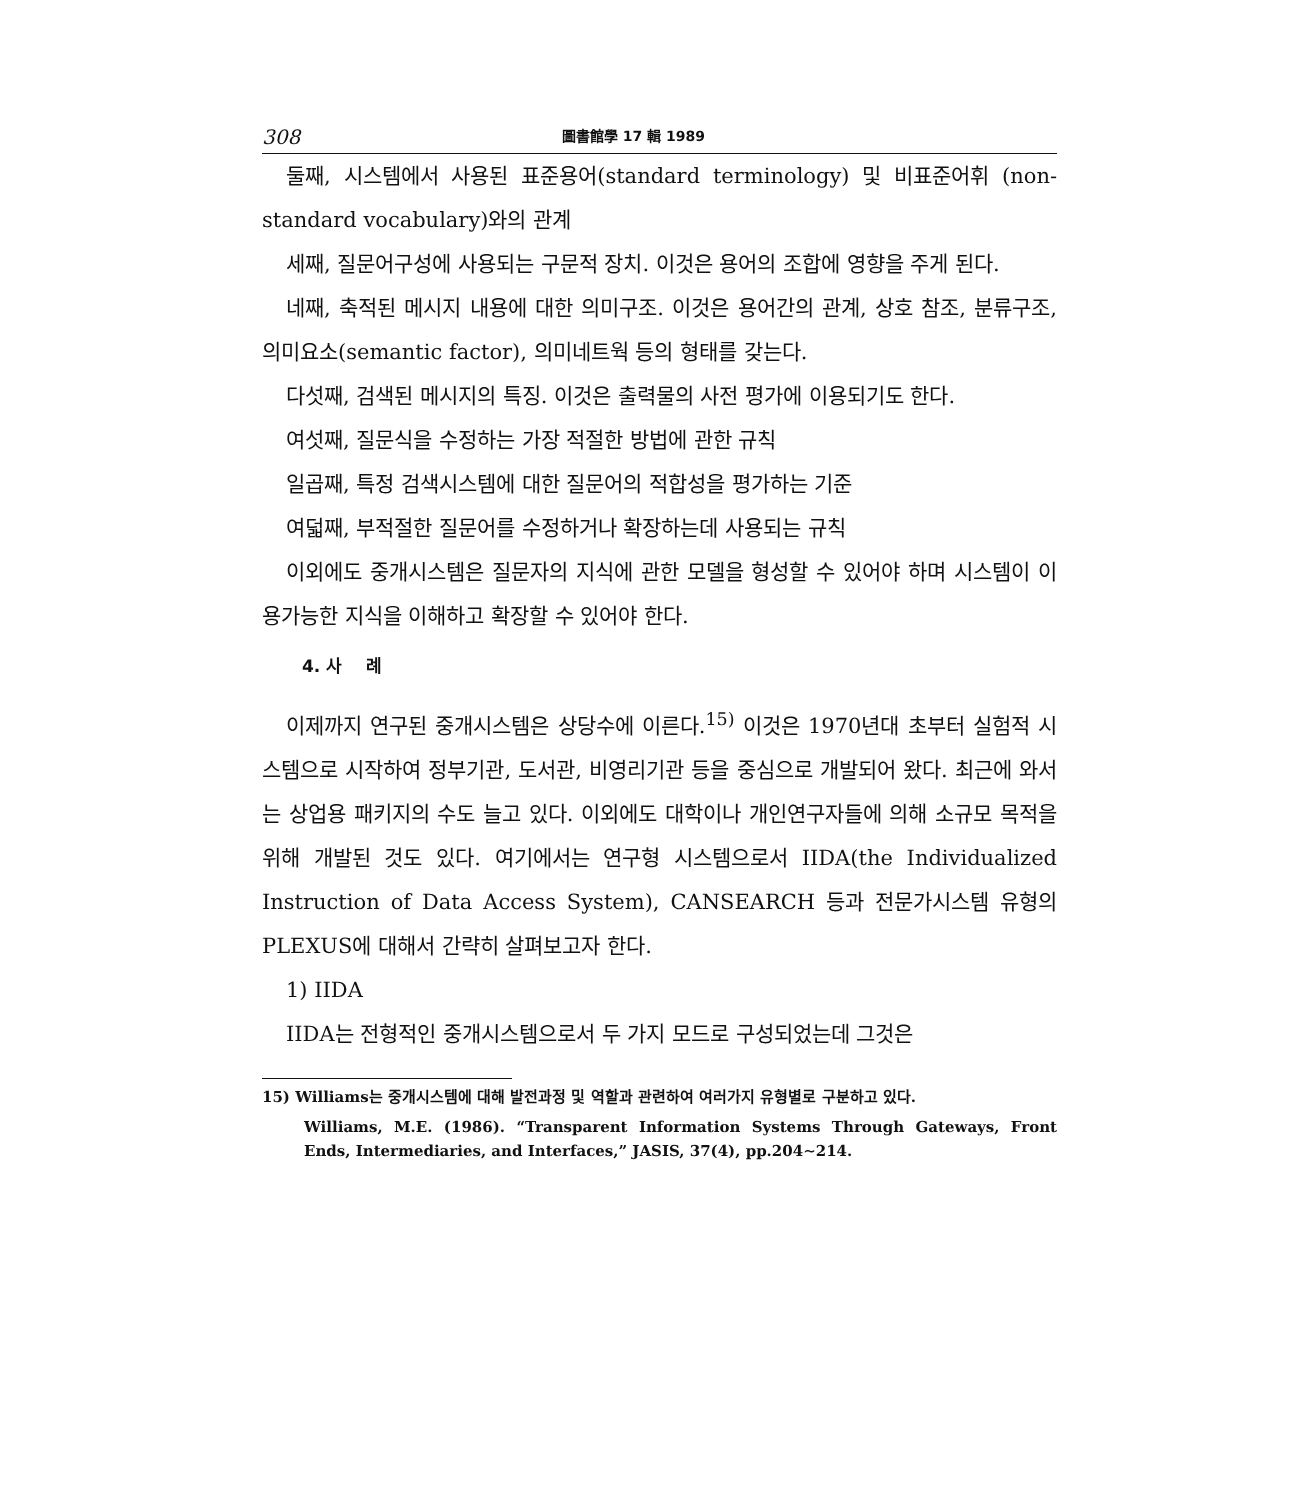308 圖書館學 17 輯 1989
둘째, 시스템에서 사용된 표준용어(standard terminology) 및 비표준어휘 (non-standard vocabulary)와의 관계
세째, 질문어구성에 사용되는 구문적 장치. 이것은 용어의 조합에 영향을 주게 된다.
네째, 축적된 메시지 내용에 대한 의미구조. 이것은 용어간의 관계, 상호 참조, 분류구조, 의미요소(semantic factor), 의미네트웍 등의 형태를 갖는다.
다섯째, 검색된 메시지의 특징. 이것은 출력물의 사전 평가에 이용되기도 한다.
여섯째, 질문식을 수정하는 가장 적절한 방법에 관한 규칙
일곱째, 특정 검색시스템에 대한 질문어의 적합성을 평가하는 기준
여덟째, 부적절한 질문어를 수정하거나 확장하는데 사용되는 규칙
이외에도 중개시스템은 질문자의 지식에 관한 모델을 형성할 수 있어야 하며 시스템이 이용가능한 지식을 이해하고 확장할 수 있어야 한다.
4. 사 례
이제까지 연구된 중개시스템은 상당수에 이른다.<sup>15)</sup> 이것은 1970년대 초부터 실험적 시스템으로 시작하여 정부기관, 도서관, 비영리기관 등을 중심으로 개발되어 왔다. 최근에 와서는 상업용 패키지의 수도 늘고 있다. 이외에도 대학이나 개인연구자들에 의해 소규모 목적을 위해 개발된 것도 있다. 여기에서는 연구형 시스템으로서 IIDA(the Individualized Instruction of Data Access System), CANSEARCH 등과 전문가시스템 유형의 PLEXUS에 대해서 간략히 살펴보고자 한다.
1) IIDA
IIDA는 전형적인 중개시스템으로서 두 가지 모드로 구성되었는데 그것은
15) Williams는 중개시스템에 대해 발전과정 및 역할과 관련하여 여러가지 유형별로 구분하고 있다.
Williams, M.E. (1986). “Transparent Information Systems Through Gateways, Front Ends, Intermediaries, and Interfaces,” JASIS, 37(4), pp.204∼214.